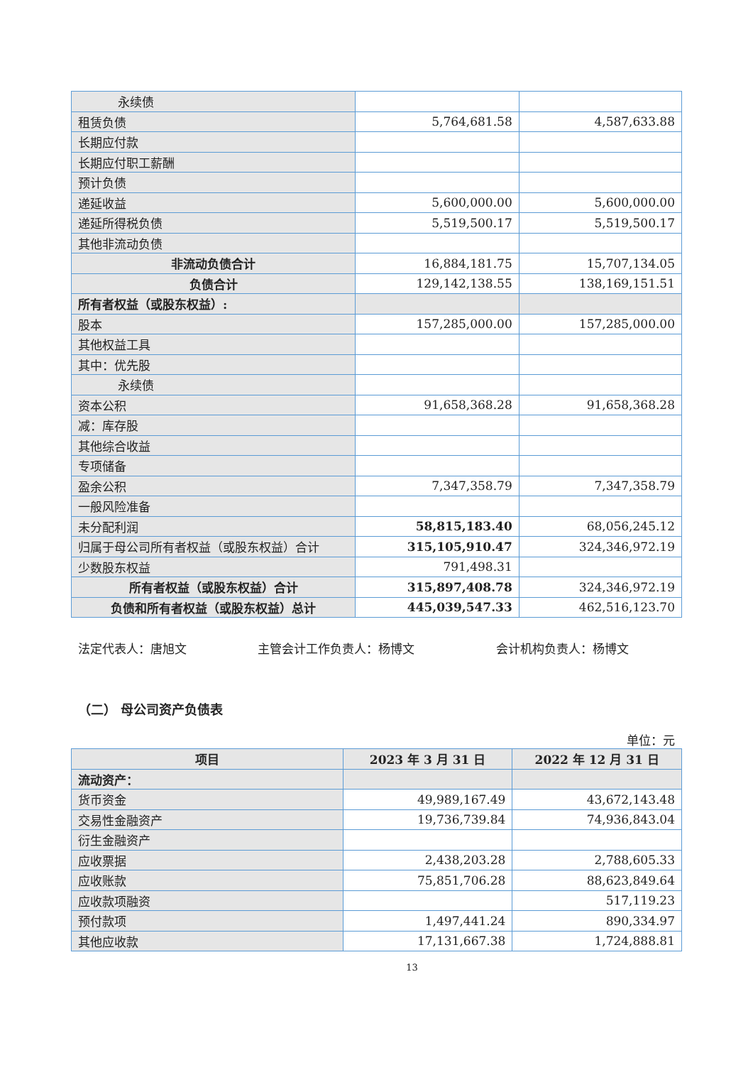| 永续债 | | |
| 租赁负债 | 5,764,681.58 | 4,587,633.88 |
| 长期应付款 | | |
| 长期应付职工薪酬 | | |
| 预计负债 | | |
| 递延收益 | 5,600,000.00 | 5,600,000.00 |
| 递延所得税负债 | 5,519,500.17 | 5,519,500.17 |
| 其他非流动负债 | | |
| 非流动负债合计 | 16,884,181.75 | 15,707,134.05 |
| 负债合计 | 129,142,138.55 | 138,169,151.51 |
| 所有者权益（或股东权益）: | | |
| 股本 | 157,285,000.00 | 157,285,000.00 |
| 其他权益工具 | | |
| 其中：优先股 | | |
| 永续债 | | |
| 资本公积 | 91,658,368.28 | 91,658,368.28 |
| 减：库存股 | | |
| 其他综合收益 | | |
| 专项储备 | | |
| 盈余公积 | 7,347,358.79 | 7,347,358.79 |
| 一般风险准备 | | |
| 未分配利润 | 58,815,183.40 | 68,056,245.12 |
| 归属于母公司所有者权益（或股东权益）合计 | 315,105,910.47 | 324,346,972.19 |
| 少数股东权益 | 791,498.31 | |
| 所有者权益（或股东权益）合计 | 315,897,408.78 | 324,346,972.19 |
| 负债和所有者权益（或股东权益）总计 | 445,039,547.33 | 462,516,123.70 |
法定代表人：唐旭文 主管会计工作负责人：杨博文 会计机构负责人：杨博文
（二） 母公司资产负债表
单位：元
| 项目 | 2023 年 3 月 31 日 | 2022 年 12 月 31 日 |
| --- | --- | --- |
| 流动资产： | | |
| 货币资金 | 49,989,167.49 | 43,672,143.48 |
| 交易性金融资产 | 19,736,739.84 | 74,936,843.04 |
| 衍生金融资产 | | |
| 应收票据 | 2,438,203.28 | 2,788,605.33 |
| 应收账款 | 75,851,706.28 | 88,623,849.64 |
| 应收款项融资 | | 517,119.23 |
| 预付款项 | 1,497,441.24 | 890,334.97 |
| 其他应收款 | 17,131,667.38 | 1,724,888.81 |
13